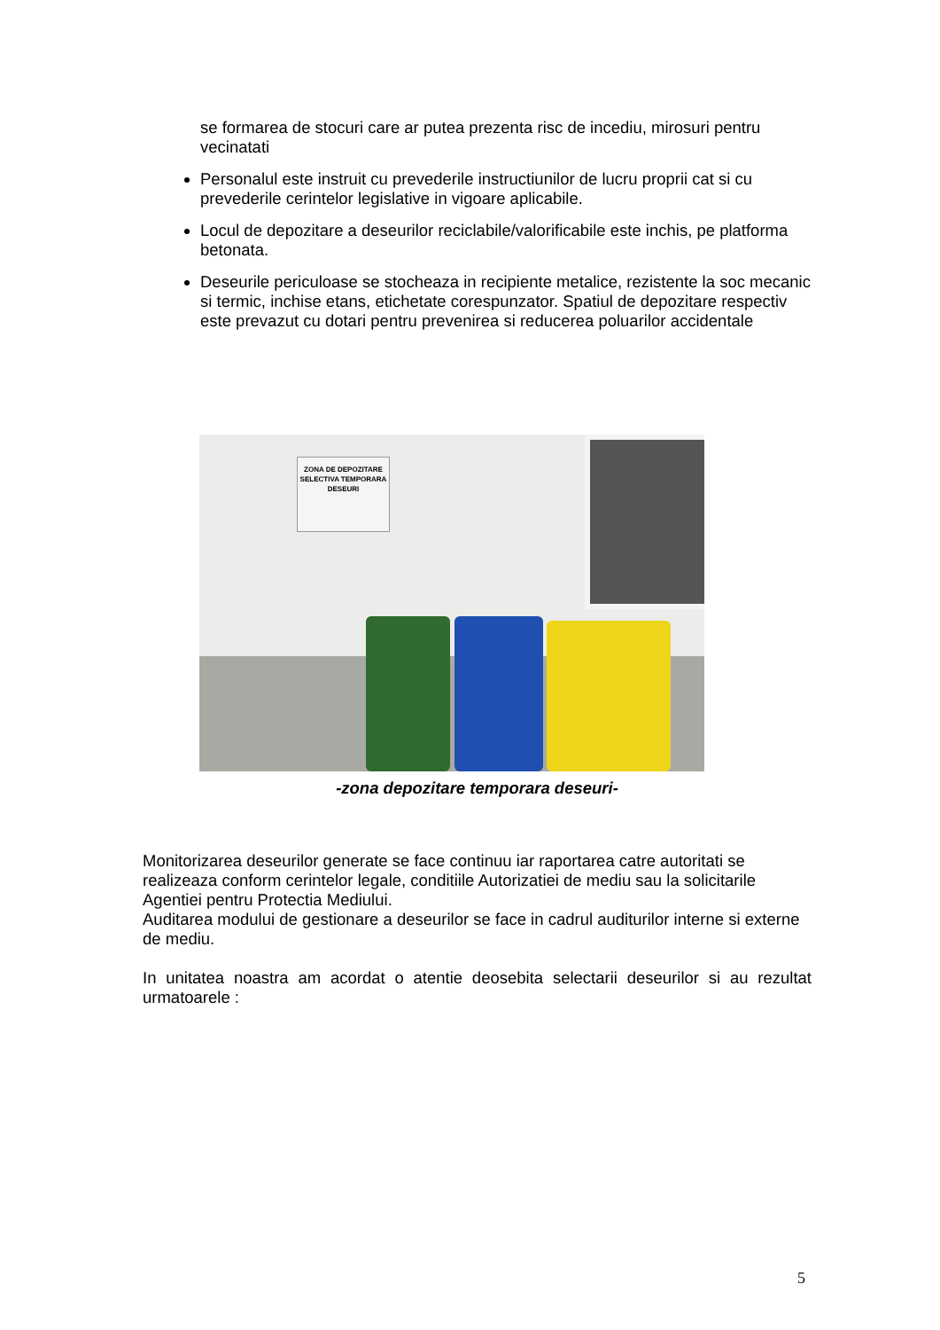se formarea de stocuri care ar putea prezenta risc de incediu, mirosuri pentru vecinatati
Personalul este instruit cu prevederile instructiunilor de lucru proprii cat si cu prevederile cerintelor legislative in vigoare aplicabile.
Locul de depozitare a deseurilor reciclabile/valorificabile este inchis, pe platforma betonata.
Deseurile periculoase se stocheaza in recipiente metalice, rezistente la soc mecanic si termic, inchise etans, etichetate corespunzator. Spatiul de depozitare respectiv este prevazut cu dotari pentru prevenirea si reducerea poluarilor accidentale
ZONA DE DEPOZITARE SELECTIVA TEMPORARA DESEURI
-zona depozitare temporara deseuri-
Monitorizarea deseurilor generate se face continuu iar raportarea catre autoritati se realizeaza conform cerintelor legale, conditiile Autorizatiei de mediu sau la solicitarile Agentiei pentru Protectia Mediului.
Auditarea modului de gestionare a deseurilor se face in cadrul auditurilor interne si externe de mediu.
In unitatea noastra am acordat o atentie deosebita selectarii deseurilor si au rezultat urmatoarele :
5